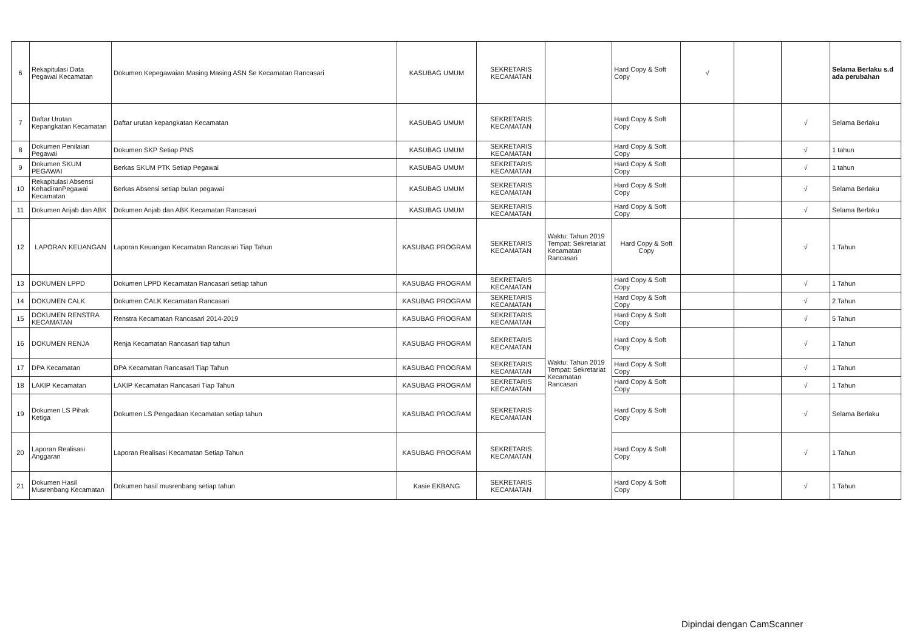| 6 | Rekapitulasi Data Pegawai Kecamatan | Dokumen Kepegawaian Masing Masing ASN Se Kecamatan Rancasari | KASUBAG UMUM | SEKRETARIS KECAMATAN | | Hard Copy & Soft Copy | √ | | | Selama Berlaku s.d ada perubahan |
| 7 | Daftar Urutan Kepangkatan Kecamatan | Daftar urutan kepangkatan Kecamatan | KASUBAG UMUM | SEKRETARIS KECAMATAN | | Hard Copy & Soft Copy | | | √ | Selama Berlaku |
| 8 | Dokumen Penilaian Pegawai | Dokumen SKP Setiap PNS | KASUBAG UMUM | SEKRETARIS KECAMATAN | | Hard Copy & Soft Copy | | | √ | 1 tahun |
| 9 | Dokumen SKUM PEGAWAI | Berkas SKUM PTK Setiap Pegawai | KASUBAG UMUM | SEKRETARIS KECAMATAN | | Hard Copy & Soft Copy | | | √ | 1 tahun |
| 10 | Rekapitulasi Absensi KehadiranPegawai Kecamatan | Berkas Absensi setiap bulan pegawai | KASUBAG UMUM | SEKRETARIS KECAMATAN | | Hard Copy & Soft Copy | | | √ | Selama Berlaku |
| 11 | Dokumen Anjab dan ABK | Dokumen Anjab dan ABK Kecamatan Rancasari | KASUBAG UMUM | SEKRETARIS KECAMATAN | | Hard Copy & Soft Copy | | | √ | Selama Berlaku |
| 12 | LAPORAN KEUANGAN | Laporan Keuangan Kecamatan Rancasari Tiap Tahun | KASUBAG PROGRAM | SEKRETARIS KECAMATAN | Waktu: Tahun 2019 Tempat: Sekretariat Kecamatan Rancasari | Hard Copy & Soft Copy | | | √ | 1 Tahun |
| 13 | DOKUMEN LPPD | Dokumen LPPD Kecamatan Rancasari setiap tahun | KASUBAG PROGRAM | SEKRETARIS KECAMATAN | Waktu: Tahun 2019 Tempat: Sekretariat Kecamatan Rancasari | Hard Copy & Soft Copy | | | √ | 1 Tahun |
| 14 | DOKUMEN CALK | Dokumen CALK Kecamatan Rancasari | KASUBAG PROGRAM | SEKRETARIS KECAMATAN | | Hard Copy & Soft Copy | | | √ | 2 Tahun |
| 15 | DOKUMEN RENSTRA KECAMATAN | Renstra Kecamatan Rancasari 2014-2019 | KASUBAG PROGRAM | SEKRETARIS KECAMATAN | | Hard Copy & Soft Copy | | | √ | 5 Tahun |
| 16 | DOKUMEN RENJA | Renja Kecamatan Rancasari tiap tahun | KASUBAG PROGRAM | SEKRETARIS KECAMATAN | | Hard Copy & Soft Copy | | | √ | 1 Tahun |
| 17 | DPA Kecamatan | DPA Kecamatan Rancasari Tiap Tahun | KASUBAG PROGRAM | SEKRETARIS KECAMATAN | | Hard Copy & Soft Copy | | | √ | 1 Tahun |
| 18 | LAKIP Kecamatan | LAKIP Kecamatan Rancasari Tiap Tahun | KASUBAG PROGRAM | SEKRETARIS KECAMATAN | | Hard Copy & Soft Copy | | | √ | 1 Tahun |
| 19 | Dokumen LS Pihak Ketiga | Dokumen LS Pengadaan Kecamatan setiap tahun | KASUBAG PROGRAM | SEKRETARIS KECAMATAN | | Hard Copy & Soft Copy | | | √ | Selama Berlaku |
| 20 | Laporan Realisasi Anggaran | Laporan Realisasi Kecamatan Setiap Tahun | KASUBAG PROGRAM | SEKRETARIS KECAMATAN | | Hard Copy & Soft Copy | | | √ | 1 Tahun |
| 21 | Dokumen Hasil Musrenbang Kecamatan | Dokumen hasil musrenbang setiap tahun | Kasie EKBANG | SEKRETARIS KECAMATAN | | Hard Copy & Soft Copy | | | √ | 1 Tahun |
Dipindai dengan CamScanner